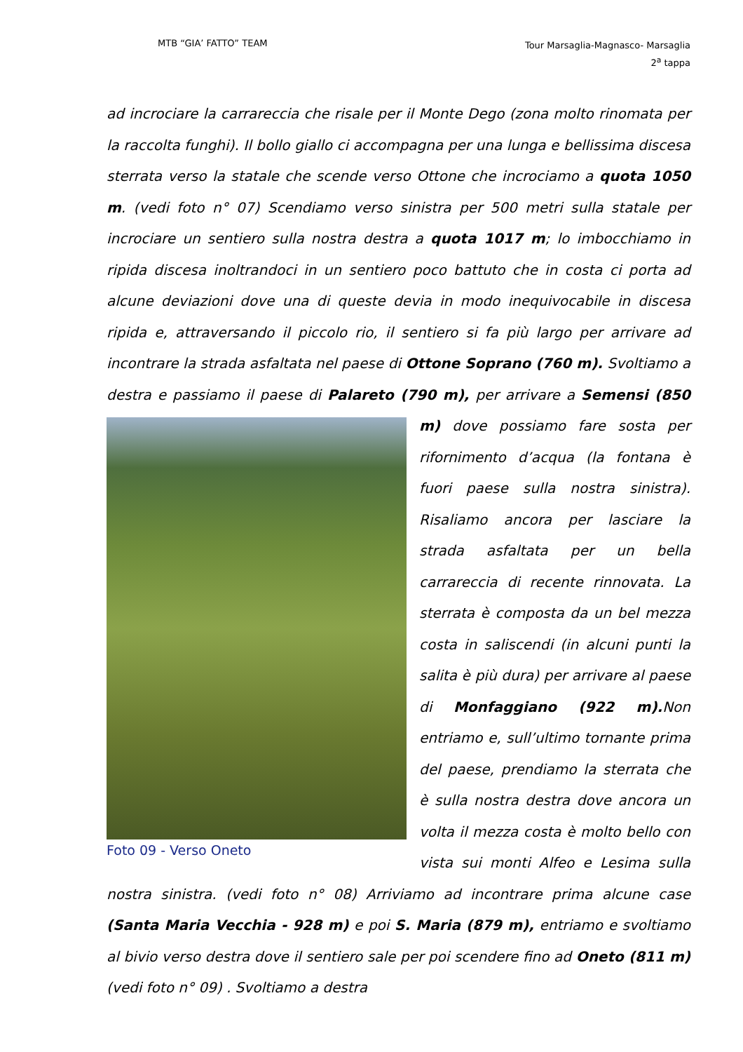MTB “GIA’ FATTO” TEAM
Tour Marsaglia-Magnasco- Marsaglia
2<sup>a</sup> tappa
ad incrociare la carrareccia che risale per il Monte Dego (zona molto rinomata per la raccolta funghi). Il bollo giallo ci accompagna per una lunga e bellissima discesa sterrata verso la statale che scende verso Ottone che incrociamo a quota 1050 m. (vedi foto n° 07) Scendiamo verso sinistra per 500 metri sulla statale per incrociare un sentiero sulla nostra destra a quota 1017 m; lo imbocchiamo in ripida discesa inoltrandoci in un sentiero poco battuto che in costa ci porta ad alcune deviazioni dove una di queste devia in modo inequivocabile in discesa ripida e, attraversando il piccolo rio, il sentiero si fa più largo per arrivare ad incontrare la strada asfaltata nel paese di Ottone Soprano (760 m). Svoltiamo a destra e passiamo il paese di Palareto (790 m), per arrivare a Semensi (850 m) dove Foto 09 - Verso Oneto possiamo fare sosta per rifornimento d’acqua (la fontana è fuori paese sulla nostra sinistra). Risaliamo ancora per lasciare la strada asfaltata per un bella carrareccia di recente rinnovata. La sterrata è composta da un bel mezza costa in saliscendi (in alcuni punti la salita è più dura) per arrivare al paese di Monfaggiano (922 m). Non entriamo e, sull’ultimo tornante prima del paese, prendiamo la sterrata che è sulla nostra destra dove ancora un volta il mezza costa è molto bello con vista sui monti Alfeo e Lesima sulla nostra sinistra. (vedi foto n° 08) Arriviamo ad incontrare prima alcune case (Santa Maria Vecchia - 928 m) e poi S. Maria (879 m), entriamo e svoltiamo al bivio verso destra dove il sentiero sale per poi scendere fino ad Oneto (811 m) (vedi foto n° 09) . Svoltiamo a destra